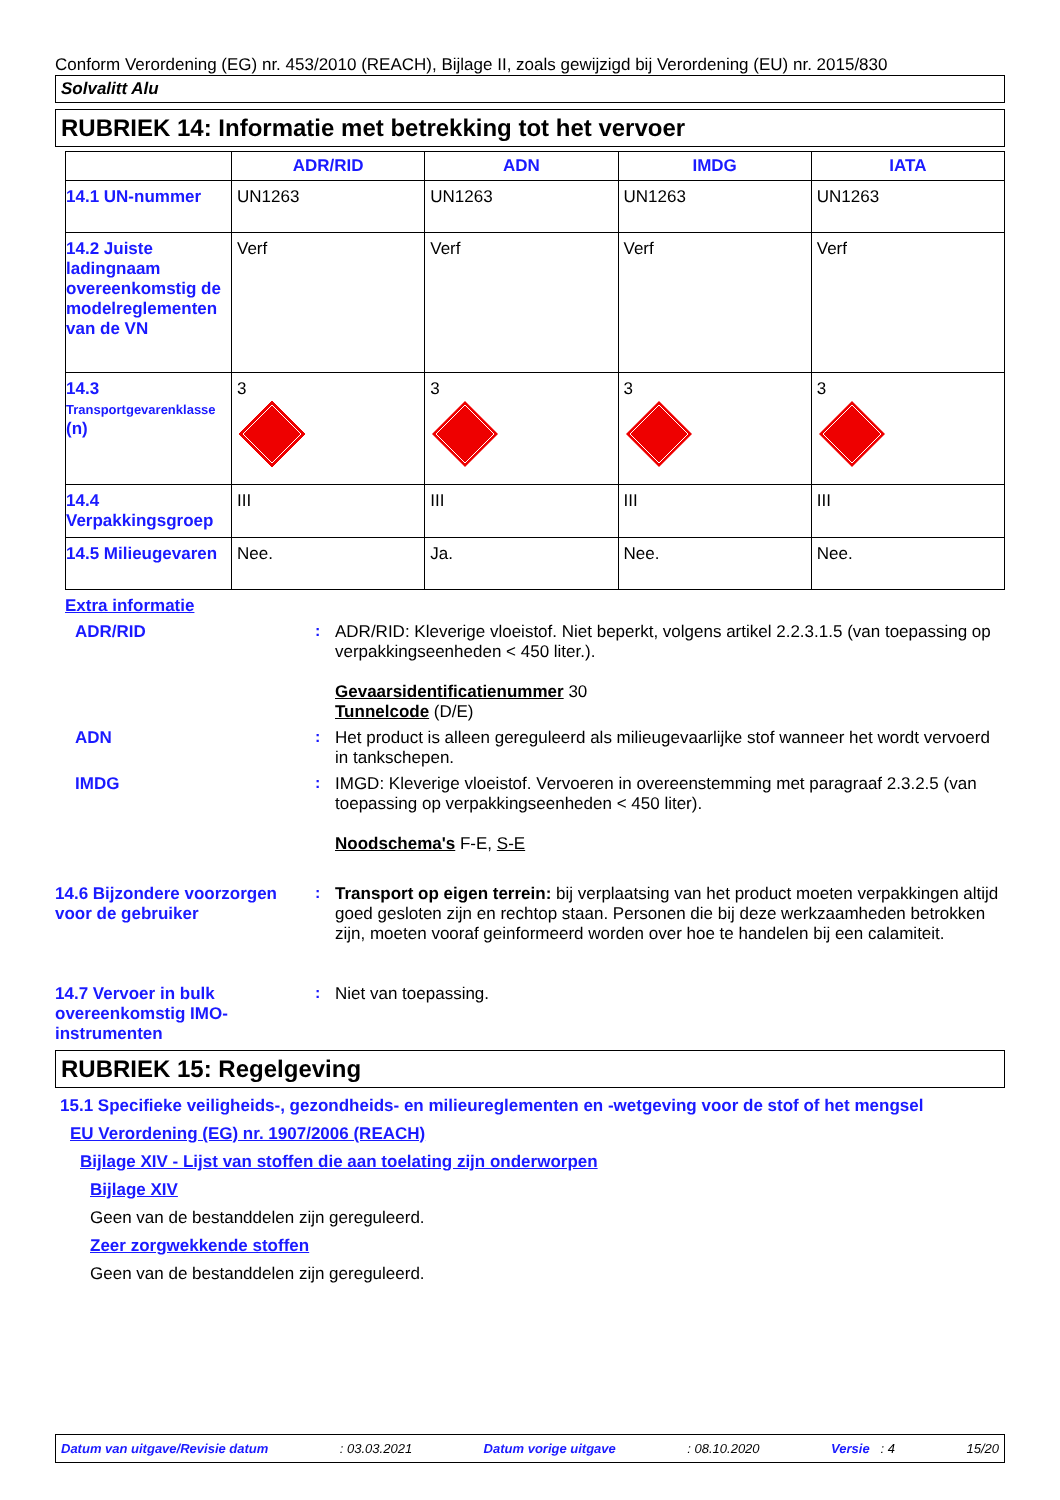Conform Verordening (EG) nr. 453/2010 (REACH), Bijlage II, zoals gewijzigd bij Verordening (EU) nr. 2015/830
Solvalitt Alu
RUBRIEK 14: Informatie met betrekking tot het vervoer
| | ADR/RID | ADN | IMDG | IATA |
| --- | --- | --- | --- | --- |
| 14.1 UN-nummer | UN1263 | UN1263 | UN1263 | UN1263 |
| 14.2 Juiste ladingnaam overeenkomstig de modelreglementen van de VN | Verf | Verf | Verf | Verf |
| 14.3 Transportgevarenklasse (n) | 3 | 3 | 3 | 3 |
| 14.4 Verpakkingsgroep | III | III | III | III |
| 14.5 Milieugevaren | Nee. | Ja. | Nee. | Nee. |
Extra informatie
ADR/RID : ADR/RID: Kleverige vloeistof. Niet beperkt, volgens artikel 2.2.3.1.5 (van toepassing op verpakkingseenheden < 450 liter.).
Gevaarsidentificatienummer 30
Tunnelcode (D/E)
ADN : Het product is alleen gereguleerd als milieugevaarlijke stof wanneer het wordt vervoerd in tankschepen.
IMDG : IMGD: Kleverige vloeistof. Vervoeren in overeenstemming met paragraaf 2.3.2.5 (van toepassing op verpakkingseenheden < 450 liter).
Noodschema's F-E, S-E
14.6 Bijzondere voorzorgen voor de gebruiker
: Transport op eigen terrein: bij verplaatsing van het product moeten verpakkingen altijd goed gesloten zijn en rechtop staan. Personen die bij deze werkzaamheden betrokken zijn, moeten vooraf geinformeerd worden over hoe te handelen bij een calamiteit.
14.7 Vervoer in bulk overeenkomstig IMO-instrumenten
: Niet van toepassing.
RUBRIEK 15: Regelgeving
15.1 Specifieke veiligheids-, gezondheids- en milieureglementen en -wetgeving voor de stof of het mengsel
EU Verordening (EG) nr. 1907/2006 (REACH)
Bijlage XIV - Lijst van stoffen die aan toelating zijn onderworpen
Bijlage XIV
Geen van de bestanddelen zijn gereguleerd.
Zeer zorgwekkende stoffen
Geen van de bestanddelen zijn gereguleerd.
Datum van uitgave/Revisie datum: 03.03.2021 Datum vorige uitgave: 08.10.2020 Versie : 4 15/20